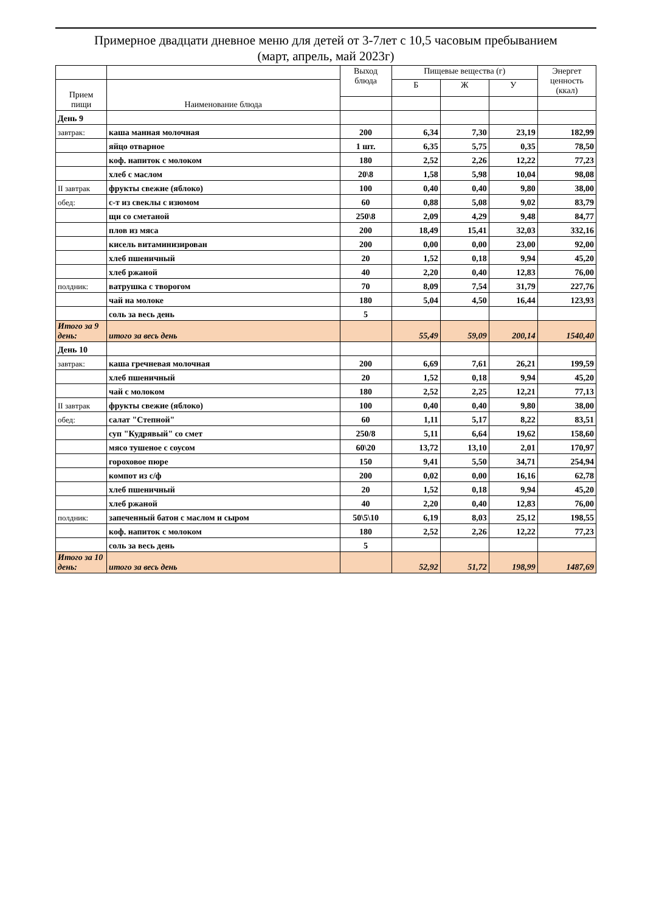Примерное двадцати дневное меню для детей от 3-7лет с 10,5 часовым пребыванием
(март, апрель, май 2023г)
| | | Выход блюда | Пищевые вещества (г) | | | Энергет ценность (ккал) |
| --- | --- | --- | --- | --- | --- | --- |
| Прием пищи | Наименование блюда | | Б | Ж | У | |
| День 9 | | | | | | |
| завтрак: | каша манная молочная | 200 | 6,34 | 7,30 | 23,19 | 182,99 |
| | яйцо отварное | 1 шт. | 6,35 | 5,75 | 0,35 | 78,50 |
| | коф. напиток с молоком | 180 | 2,52 | 2,26 | 12,22 | 77,23 |
| | хлеб с маслом | 20\8 | 1,58 | 5,98 | 10,04 | 98,08 |
| II завтрак | фрукты свежие (яблоко) | 100 | 0,40 | 0,40 | 9,80 | 38,00 |
| обед: | с-т из свеклы с изюмом | 60 | 0,88 | 5,08 | 9,02 | 83,79 |
| | щи со сметаной | 250\8 | 2,09 | 4,29 | 9,48 | 84,77 |
| | плов из мяса | 200 | 18,49 | 15,41 | 32,03 | 332,16 |
| | кисель витаминизирован | 200 | 0,00 | 0,00 | 23,00 | 92,00 |
| | хлеб пшеничный | 20 | 1,52 | 0,18 | 9,94 | 45,20 |
| | хлеб ржаной | 40 | 2,20 | 0,40 | 12,83 | 76,00 |
| полдник: | ватрушка с творогом | 70 | 8,09 | 7,54 | 31,79 | 227,76 |
| | чай на молоке | 180 | 5,04 | 4,50 | 16,44 | 123,93 |
| | соль за весь день | 5 | | | | |
| Итого за 9 день: | итого за весь день | | 55,49 | 59,09 | 200,14 | 1540,40 |
| День 10 | | | | | | |
| завтрак: | каша гречневая молочная | 200 | 6,69 | 7,61 | 26,21 | 199,59 |
| | хлеб пшеничный | 20 | 1,52 | 0,18 | 9,94 | 45,20 |
| | чай с молоком | 180 | 2,52 | 2,25 | 12,21 | 77,13 |
| II завтрак | фрукты свежие (яблоко) | 100 | 0,40 | 0,40 | 9,80 | 38,00 |
| обед: | салат "Степной" | 60 | 1,11 | 5,17 | 8,22 | 83,51 |
| | суп "Кудрявый" со смет | 250/8 | 5,11 | 6,64 | 19,62 | 158,60 |
| | мясо тушеное с соусом | 60\20 | 13,72 | 13,10 | 2,01 | 170,97 |
| | гороховое пюре | 150 | 9,41 | 5,50 | 34,71 | 254,94 |
| | компот из с/ф | 200 | 0,02 | 0,00 | 16,16 | 62,78 |
| | хлеб пшеничный | 20 | 1,52 | 0,18 | 9,94 | 45,20 |
| | хлеб ржаной | 40 | 2,20 | 0,40 | 12,83 | 76,00 |
| полдник: | запеченный батон с маслом и сыром | 50\5\10 | 6,19 | 8,03 | 25,12 | 198,55 |
| | коф. напиток с молоком | 180 | 2,52 | 2,26 | 12,22 | 77,23 |
| | соль за весь день | 5 | | | | |
| Итого за 10 день: | итого за весь день | | 52,92 | 51,72 | 198,99 | 1487,69 |